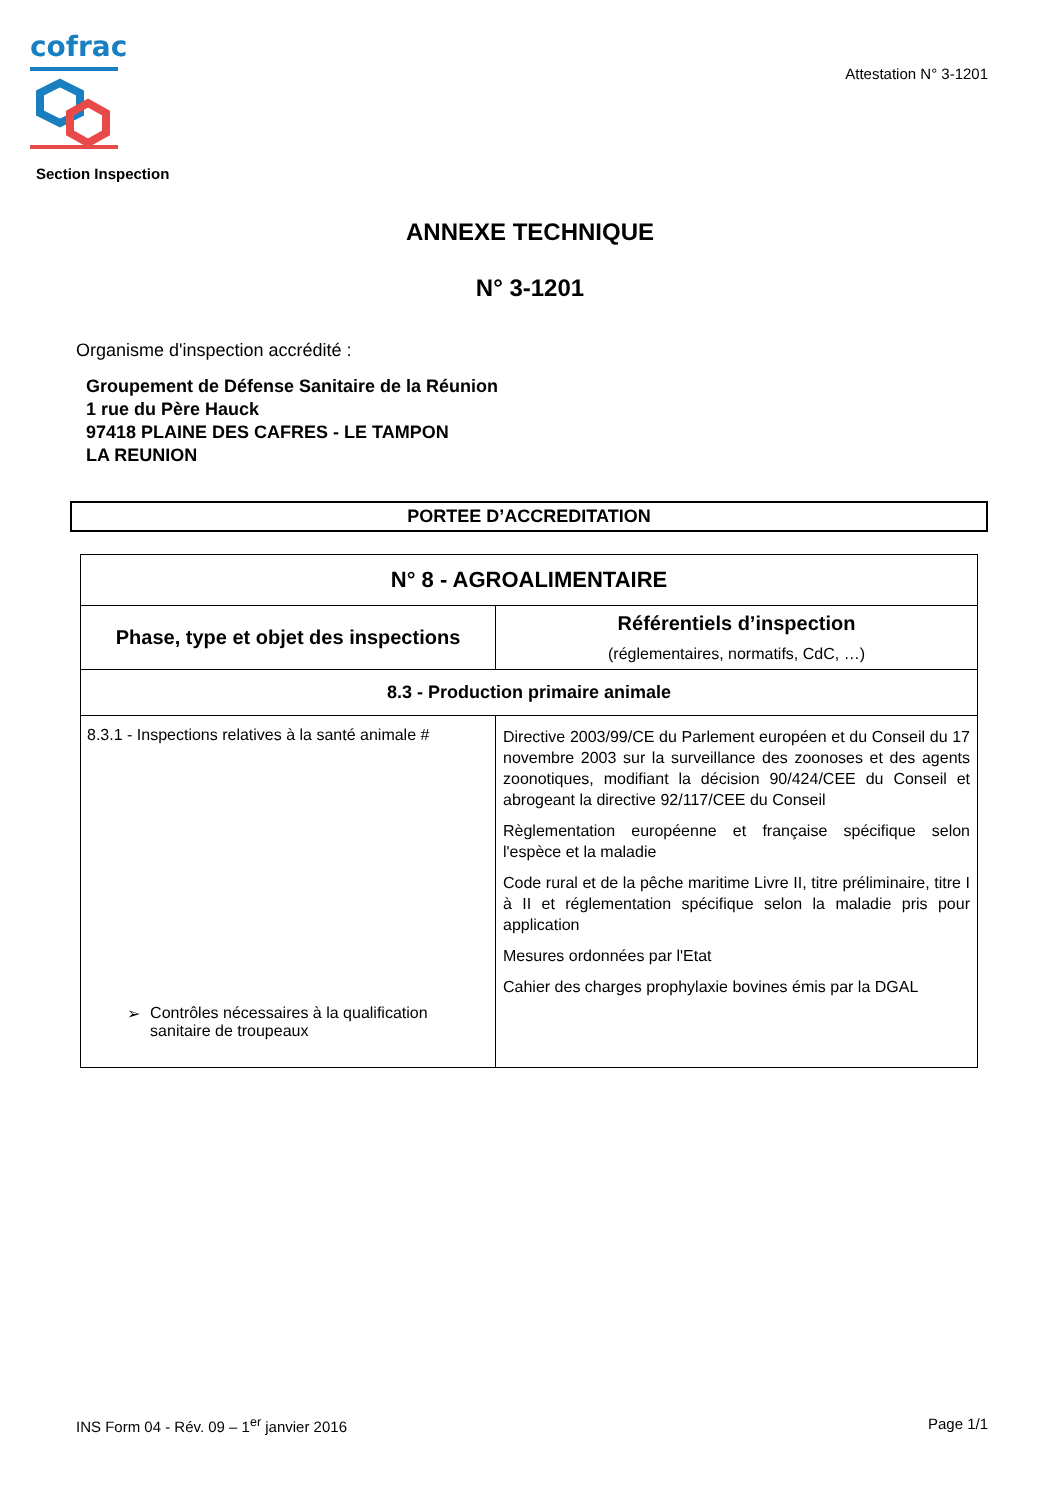cofrac
Section Inspection
Attestation N° 3-1201
ANNEXE TECHNIQUE
N° 3-1201
Organisme d'inspection accrédité :
Groupement de Défense Sanitaire de la Réunion
1 rue du Père Hauck
97418 PLAINE DES CAFRES - LE TAMPON
LA REUNION
PORTEE D’ACCREDITATION
| N° 8 - AGROALIMENTAIRE | |
| --- | --- |
| Phase, type et objet des inspections | Référentiels d’inspection (réglementaires, normatifs, CdC, …) |
| 8.3 - Production primaire animale | |
| 8.3.1 - Inspections relatives à la santé animale # ➢ Contrôles nécessaires à la qualification sanitaire de troupeaux | Directive 2003/99/CE du Parlement européen et du Conseil du 17 novembre 2003 sur la surveillance des zoonoses et des agents zoonotiques, modifiant la décision 90/424/CEE du Conseil et abrogeant la directive 92/117/CEE du Conseil Règlementation européenne et française spécifique selon l'espèce et la maladie Code rural et de la pêche maritime Livre II, titre préliminaire, titre I à II et réglementation spécifique selon la maladie pris pour application Mesures ordonnées par l'Etat Cahier des charges prophylaxie bovines émis par la DGAL |
INS Form 04 - Rév. 09 – 1<sup>er</sup> janvier 2016 Page 1/1